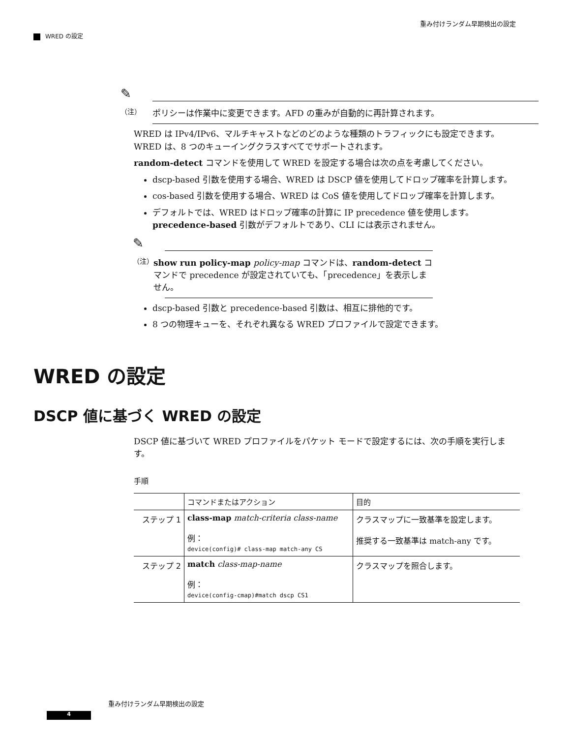重み付けランダム早期検出の設定
WRED の設定
✎
（注） ポリシーは作業中に変更できます。AFD の重みが自動的に再計算されます。
WRED は IPv4/IPv6、マルチキャストなどのどのような種類のトラフィックにも設定できます。WRED は、8 つのキューイングクラスすべてでサポートされます。
random-detect コマンドを使用して WRED を設定する場合は次の点を考慮してください。
dscp-based 引数を使用する場合、WRED は DSCP 値を使用してドロップ確率を計算します。
cos-based 引数を使用する場合、WRED は CoS 値を使用してドロップ確率を計算します。
デフォルトでは、WRED はドロップ確率の計算に IP precedence 値を使用します。precedence-based 引数がデフォルトであり、CLI には表示されません。
✎
（注）
show run policy-map policy-map コマンドは、random-detect コマンドで precedence が設定されていても、「precedence」を表示しません。
dscp-based 引数と precedence-based 引数は、相互に排他的です。
8 つの物理キューを、それぞれ異なる WRED プロファイルで設定できます。
WRED の設定
DSCP 値に基づく WRED の設定
DSCP 値に基づいて WRED プロファイルをパケット モードで設定するには、次の手順を実行します。
手順
| | コマンドまたはアクション | 目的 |
| --- | --- | --- |
| ステップ 1 | class-map match-criteria class-name 例： device(config)# class-map match-any CS | クラスマップに一致基準を設定します。 推奨する一致基準は match-any です。 |
| ステップ 2 | match class-map-name 例： device(config-cmap)#match dscp CS1 | クラスマップを照合します。 |
重み付けランダム早期検出の設定
4